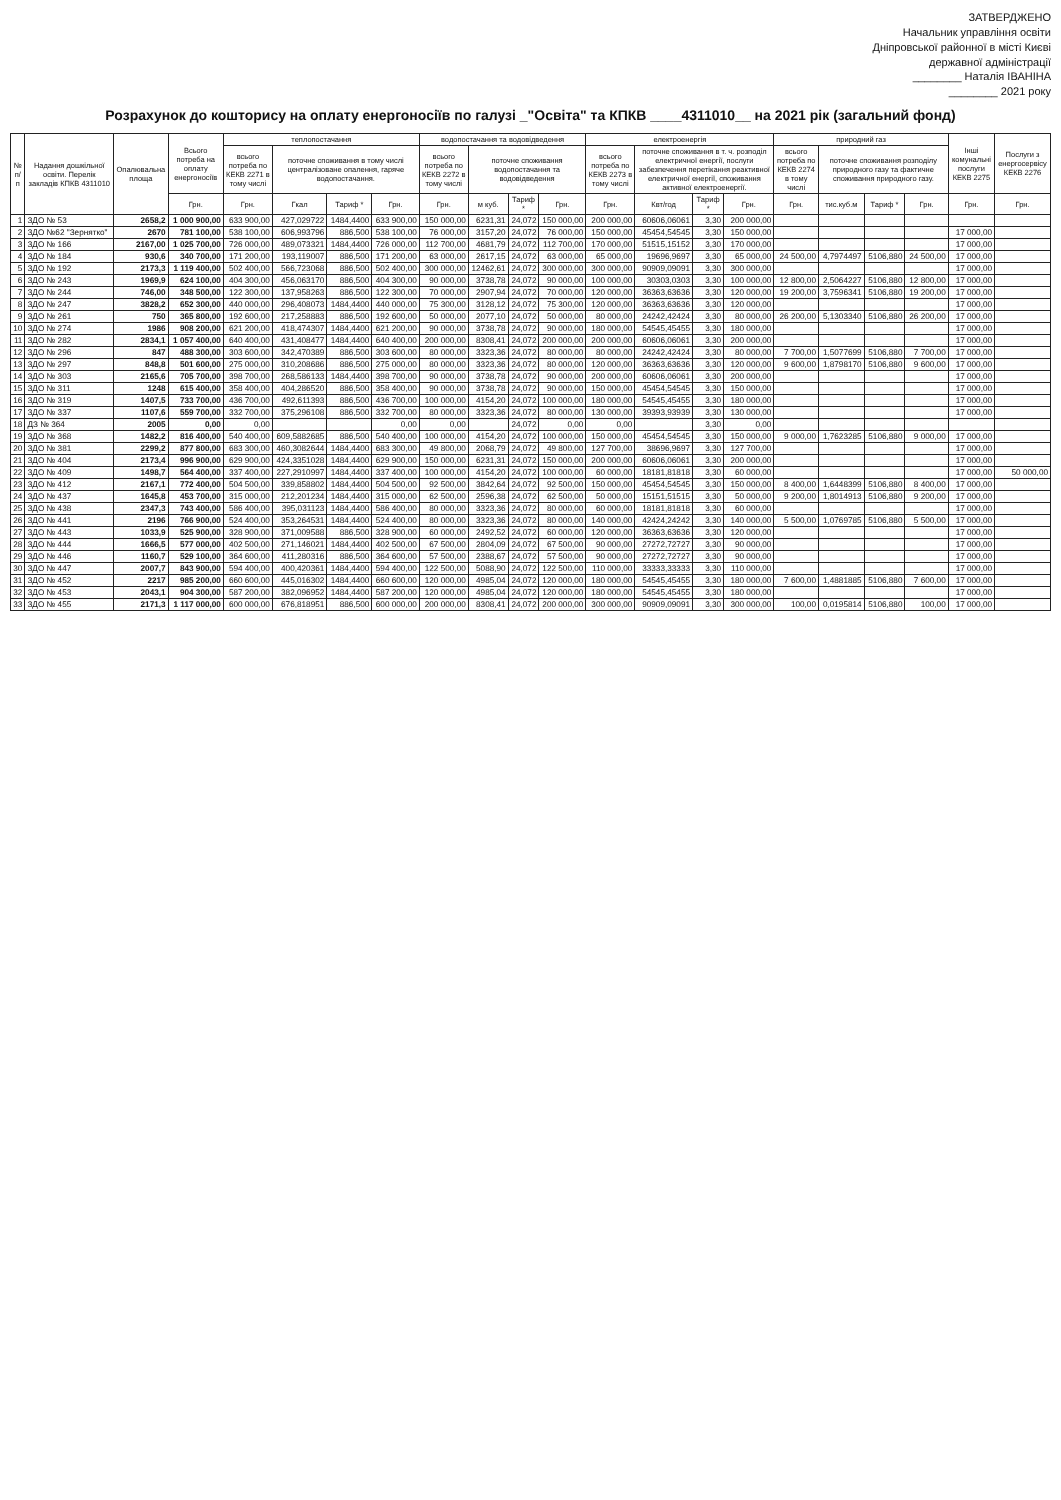ЗАТВЕРДЖЕНО
Начальник управління освіти
Дніпровської районної в місті Києві
державної адміністрації
________ Наталія ІВАНІНА
________ 2021 року
Розрахунок до кошторису на оплату енергоносіїв по галузі _"Освіта" та КПКВ ____4311010__ на 2021 рік (загальний фонд)
| № п/п | Надання дошкільної освіти. Перелік закладів КПКВ 4311010 | Опалювальна площа | Всього потреба на оплату енергоносіїв | теплопостачання | | | | водопостачання та водовідведення | | | | електроенергія | | | | природний газ | | | | Інші комунальні послуги КЕКВ 2275 | Послуги з енергосервісу КЕКВ 2276 |
| --- | --- | --- | --- | --- | --- | --- | --- | --- | --- | --- | --- | --- | --- | --- | --- | --- | --- | --- | --- | --- | --- |
| | | | | всього потреба по КЕКВ 2271 в тому числі | поточне споживання в тому числі централізоване опалення, гаряче водопостачання. | | | всього потреба по КЕКВ 2272 в тому числі | поточне споживання водопостачання та водовідведення | | | всього потреба по КЕКВ 2273 в тому числі | поточне споживання в т. ч. розподіл електричної енергії, послуги забезпечення перетікання реактивної електричної енергії, споживання активної електроенергії. | | | всього потреба по КЕКВ 2274 в тому числі | поточне споживання розподілу природного газу та фактичне споживання природного газу. | | | | |
| | | | Грн. | Грн. | Гкал | Тариф * | Грн. | Грн. | м куб. | Тариф * | Грн. | Грн. | Квт/год | Тариф * | Грн. | Грн. | тис.куб.м | Тариф * | Грн. | Грн. | Грн. |
| 1 | ЗДО № 53 | 2658,2 | 1 000 900,00 | 633 900,00 | 427,029722 | 1484,4400 | 633 900,00 | 150 000,00 | 6231,31 | 24,072 | 150 000,00 | 200 000,00 | 60606,06061 | 3,30 | 200 000,00 | | | | | | |
| 2 | ЗДО №62 "Зернятко" | 2670 | 781 100,00 | 538 100,00 | 606,993796 | 886,500 | 538 100,00 | 76 000,00 | 3157,20 | 24,072 | 76 000,00 | 150 000,00 | 45454,54545 | 3,30 | 150 000,00 | | | | | 17 000,00 | |
| 3 | ЗДО № 166 | 2167,00 | 1 025 700,00 | 726 000,00 | 489,073321 | 1484,4400 | 726 000,00 | 112 700,00 | 4681,79 | 24,072 | 112 700,00 | 170 000,00 | 51515,15152 | 3,30 | 170 000,00 | | | | | 17 000,00 | |
| 4 | ЗДО № 184 | 930,6 | 340 700,00 | 171 200,00 | 193,119007 | 886,500 | 171 200,00 | 63 000,00 | 2617,15 | 24,072 | 63 000,00 | 65 000,00 | 19696,9697 | 3,30 | 65 000,00 | 24 500,00 | 4,7974497 | 5106,880 | 24 500,00 | 17 000,00 | |
| 5 | ЗДО № 192 | 2173,3 | 1 119 400,00 | 502 400,00 | 566,723068 | 886,500 | 502 400,00 | 300 000,00 | 12462,61 | 24,072 | 300 000,00 | 300 000,00 | 90909,09091 | 3,30 | 300 000,00 | | | | | 17 000,00 | |
| 6 | ЗДО № 243 | 1969,9 | 624 100,00 | 404 300,00 | 456,063170 | 886,500 | 404 300,00 | 90 000,00 | 3738,78 | 24,072 | 90 000,00 | 100 000,00 | 30303,0303 | 3,30 | 100 000,00 | 12 800,00 | 2,5064227 | 5106,880 | 12 800,00 | 17 000,00 | |
| 7 | ЗДО № 244 | 746,00 | 348 500,00 | 122 300,00 | 137,958263 | 886,500 | 122 300,00 | 70 000,00 | 2907,94 | 24,072 | 70 000,00 | 120 000,00 | 36363,63636 | 3,30 | 120 000,00 | 19 200,00 | 3,7596341 | 5106,880 | 19 200,00 | 17 000,00 | |
| 8 | ЗДО № 247 | 3828,2 | 652 300,00 | 440 000,00 | 296,408073 | 1484,4400 | 440 000,00 | 75 300,00 | 3128,12 | 24,072 | 75 300,00 | 120 000,00 | 36363,63636 | 3,30 | 120 000,00 | | | | | 17 000,00 | |
| 9 | ЗДО № 261 | 750 | 365 800,00 | 192 600,00 | 217,258883 | 886,500 | 192 600,00 | 50 000,00 | 2077,10 | 24,072 | 50 000,00 | 80 000,00 | 24242,42424 | 3,30 | 80 000,00 | 26 200,00 | 5,1303340 | 5106,880 | 26 200,00 | 17 000,00 | |
| 10 | ЗДО № 274 | 1986 | 908 200,00 | 621 200,00 | 418,474307 | 1484,4400 | 621 200,00 | 90 000,00 | 3738,78 | 24,072 | 90 000,00 | 180 000,00 | 54545,45455 | 3,30 | 180 000,00 | | | | | 17 000,00 | |
| 11 | ЗДО № 282 | 2834,1 | 1 057 400,00 | 640 400,00 | 431,408477 | 1484,4400 | 640 400,00 | 200 000,00 | 8308,41 | 24,072 | 200 000,00 | 200 000,00 | 60606,06061 | 3,30 | 200 000,00 | | | | | 17 000,00 | |
| 12 | ЗДО № 296 | 847 | 488 300,00 | 303 600,00 | 342,470389 | 886,500 | 303 600,00 | 80 000,00 | 3323,36 | 24,072 | 80 000,00 | 80 000,00 | 24242,42424 | 3,30 | 80 000,00 | 7 700,00 | 1,5077699 | 5106,880 | 7 700,00 | 17 000,00 | |
| 13 | ЗДО № 297 | 848,8 | 501 600,00 | 275 000,00 | 310,208686 | 886,500 | 275 000,00 | 80 000,00 | 3323,36 | 24,072 | 80 000,00 | 120 000,00 | 36363,63636 | 3,30 | 120 000,00 | 9 600,00 | 1,8798170 | 5106,880 | 9 600,00 | 17 000,00 | |
| 14 | ЗДО № 303 | 2165,6 | 705 700,00 | 398 700,00 | 268,586133 | 1484,4400 | 398 700,00 | 90 000,00 | 3738,78 | 24,072 | 90 000,00 | 200 000,00 | 60606,06061 | 3,30 | 200 000,00 | | | | | 17 000,00 | |
| 15 | ЗДО № 311 | 1248 | 615 400,00 | 358 400,00 | 404,286520 | 886,500 | 358 400,00 | 90 000,00 | 3738,78 | 24,072 | 90 000,00 | 150 000,00 | 45454,54545 | 3,30 | 150 000,00 | | | | | 17 000,00 | |
| 16 | ЗДО № 319 | 1407,5 | 733 700,00 | 436 700,00 | 492,611393 | 886,500 | 436 700,00 | 100 000,00 | 4154,20 | 24,072 | 100 000,00 | 180 000,00 | 54545,45455 | 3,30 | 180 000,00 | | | | | 17 000,00 | |
| 17 | ЗДО № 337 | 1107,6 | 559 700,00 | 332 700,00 | 375,296108 | 886,500 | 332 700,00 | 80 000,00 | 3323,36 | 24,072 | 80 000,00 | 130 000,00 | 39393,93939 | 3,30 | 130 000,00 | | | | | 17 000,00 | |
| 18 | ДЗ № 364 | 2005 | 0,00 | 0,00 | | | 0,00 | 0,00 | | 24,072 | 0,00 | 0,00 | | 3,30 | 0,00 | | | | | | |
| 19 | ЗДО № 368 | 1482,2 | 816 400,00 | 540 400,00 | 609,5882685 | 886,500 | 540 400,00 | 100 000,00 | 4154,20 | 24,072 | 100 000,00 | 150 000,00 | 45454,54545 | 3,30 | 150 000,00 | 9 000,00 | 1,7623285 | 5106,880 | 9 000,00 | 17 000,00 | |
| 20 | ЗДО № 381 | 2299,2 | 877 800,00 | 683 300,00 | 460,3082644 | 1484,4400 | 683 300,00 | 49 800,00 | 2068,79 | 24,072 | 49 800,00 | 127 700,00 | 38696,9697 | 3,30 | 127 700,00 | | | | | 17 000,00 | |
| 21 | ЗДО № 404 | 2173,4 | 996 900,00 | 629 900,00 | 424,3351028 | 1484,4400 | 629 900,00 | 150 000,00 | 6231,31 | 24,072 | 150 000,00 | 200 000,00 | 60606,06061 | 3,30 | 200 000,00 | | | | | 17 000,00 | |
| 22 | ЗДО № 409 | 1498,7 | 564 400,00 | 337 400,00 | 227,2910997 | 1484,4400 | 337 400,00 | 100 000,00 | 4154,20 | 24,072 | 100 000,00 | 60 000,00 | 18181,81818 | 3,30 | 60 000,00 | | | | | 17 000,00 | 50 000,00 |
| 23 | ЗДО № 412 | 2167,1 | 772 400,00 | 504 500,00 | 339,858802 | 1484,4400 | 504 500,00 | 92 500,00 | 3842,64 | 24,072 | 92 500,00 | 150 000,00 | 45454,54545 | 3,30 | 150 000,00 | 8 400,00 | 1,6448399 | 5106,880 | 8 400,00 | 17 000,00 | |
| 24 | ЗДО № 437 | 1645,8 | 453 700,00 | 315 000,00 | 212,201234 | 1484,4400 | 315 000,00 | 62 500,00 | 2596,38 | 24,072 | 62 500,00 | 50 000,00 | 15151,51515 | 3,30 | 50 000,00 | 9 200,00 | 1,8014913 | 5106,880 | 9 200,00 | 17 000,00 | |
| 25 | ЗДО № 438 | 2347,3 | 743 400,00 | 586 400,00 | 395,031123 | 1484,4400 | 586 400,00 | 80 000,00 | 3323,36 | 24,072 | 80 000,00 | 60 000,00 | 18181,81818 | 3,30 | 60 000,00 | | | | | 17 000,00 | |
| 26 | ЗДО № 441 | 2196 | 766 900,00 | 524 400,00 | 353,264531 | 1484,4400 | 524 400,00 | 80 000,00 | 3323,36 | 24,072 | 80 000,00 | 140 000,00 | 42424,24242 | 3,30 | 140 000,00 | 5 500,00 | 1,0769785 | 5106,880 | 5 500,00 | 17 000,00 | |
| 27 | ЗДО № 443 | 1033,9 | 525 900,00 | 328 900,00 | 371,009588 | 886,500 | 328 900,00 | 60 000,00 | 2492,52 | 24,072 | 60 000,00 | 120 000,00 | 36363,63636 | 3,30 | 120 000,00 | | | | | 17 000,00 | |
| 28 | ЗДО № 444 | 1666,5 | 577 000,00 | 402 500,00 | 271,146021 | 1484,4400 | 402 500,00 | 67 500,00 | 2804,09 | 24,072 | 67 500,00 | 90 000,00 | 27272,72727 | 3,30 | 90 000,00 | | | | | 17 000,00 | |
| 29 | ЗДО № 446 | 1160,7 | 529 100,00 | 364 600,00 | 411,280316 | 886,500 | 364 600,00 | 57 500,00 | 2388,67 | 24,072 | 57 500,00 | 90 000,00 | 27272,72727 | 3,30 | 90 000,00 | | | | | 17 000,00 | |
| 30 | ЗДО № 447 | 2007,7 | 843 900,00 | 594 400,00 | 400,420361 | 1484,4400 | 594 400,00 | 122 500,00 | 5088,90 | 24,072 | 122 500,00 | 110 000,00 | 33333,33333 | 3,30 | 110 000,00 | | | | | 17 000,00 | |
| 31 | ЗДО № 452 | 2217 | 985 200,00 | 660 600,00 | 445,016302 | 1484,4400 | 660 600,00 | 120 000,00 | 4985,04 | 24,072 | 120 000,00 | 180 000,00 | 54545,45455 | 3,30 | 180 000,00 | 7 600,00 | 1,4881885 | 5106,880 | 7 600,00 | 17 000,00 | |
| 32 | ЗДО № 453 | 2043,1 | 904 300,00 | 587 200,00 | 382,096952 | 1484,4400 | 587 200,00 | 120 000,00 | 4985,04 | 24,072 | 120 000,00 | 180 000,00 | 54545,45455 | 3,30 | 180 000,00 | | | | | 17 000,00 | |
| 33 | ЗДО № 455 | 2171,3 | 1 117 000,00 | 600 000,00 | 676,818951 | 886,500 | 600 000,00 | 200 000,00 | 8308,41 | 24,072 | 200 000,00 | 300 000,00 | 90909,09091 | 3,30 | 300 000,00 | 100,00 | 0,0195814 | 5106,880 | 100,00 | 17 000,00 | |